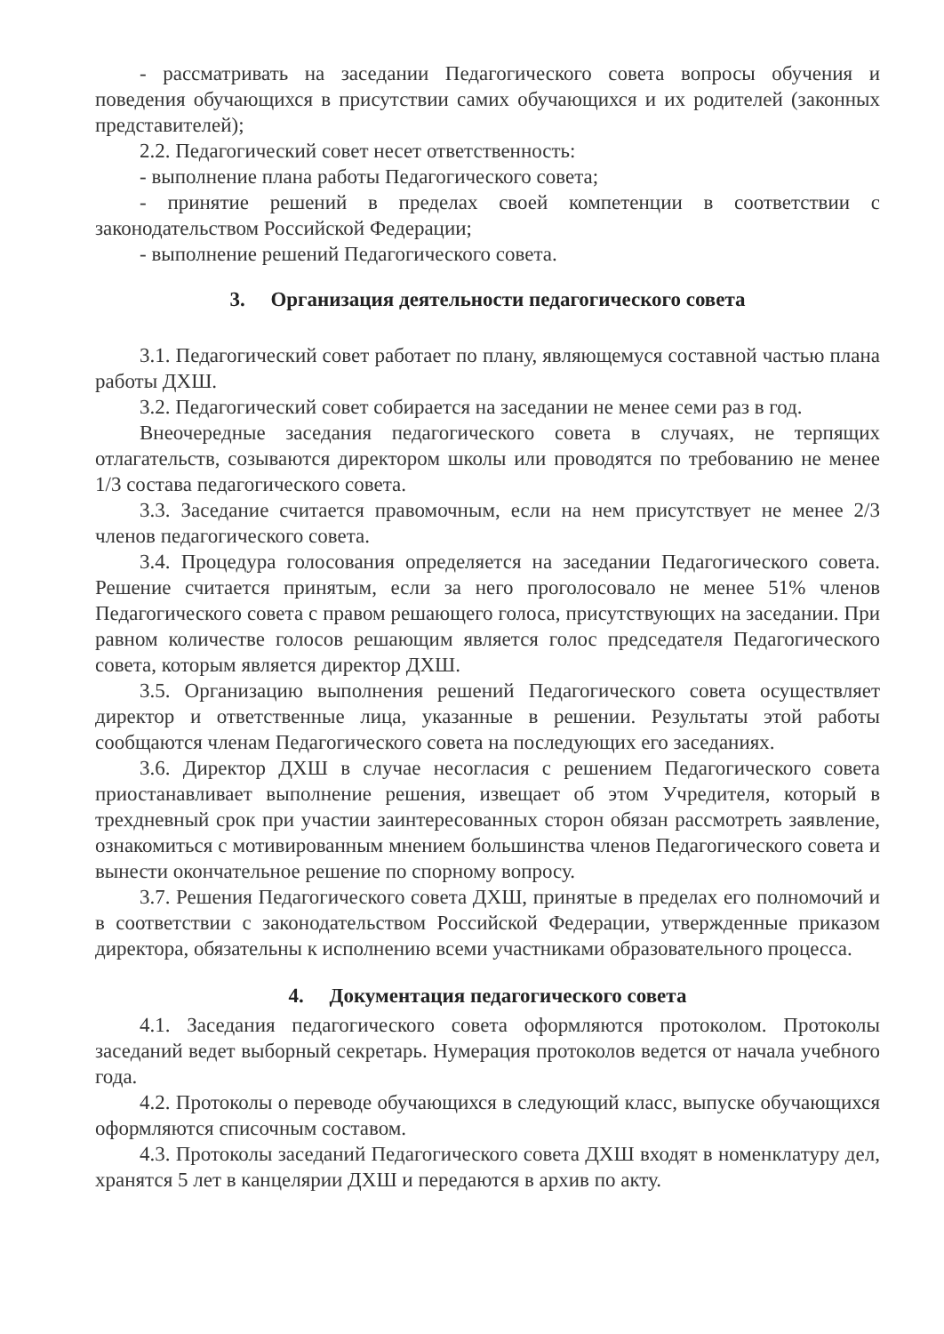- рассматривать на заседании Педагогического совета вопросы обучения и поведения обучающихся в присутствии самих обучающихся и их родителей (законных представителей);
2.2. Педагогический совет несет ответственность:
- выполнение плана работы Педагогического совета;
- принятие решений в пределах своей компетенции в соответствии с законодательством Российской Федерации;
- выполнение решений Педагогического совета.
3. Организация деятельности педагогического совета
3.1. Педагогический совет работает по плану, являющемуся составной частью плана работы ДХШ.
3.2. Педагогический совет собирается на заседании не менее семи раз в год.
Внеочередные заседания педагогического совета в случаях, не терпящих отлагательств, созываются директором школы или проводятся по требованию не менее 1/3 состава педагогического совета.
3.3. Заседание считается правомочным, если на нем присутствует не менее 2/3 членов педагогического совета.
3.4. Процедура голосования определяется на заседании Педагогического совета. Решение считается принятым, если за него проголосовало не менее 51% членов Педагогического совета с правом решающего голоса, присутствующих на заседании. При равном количестве голосов решающим является голос председателя Педагогического совета, которым является директор ДХШ.
3.5. Организацию выполнения решений Педагогического совета осуществляет директор и ответственные лица, указанные в решении. Результаты этой работы сообщаются членам Педагогического совета на последующих его заседаниях.
3.6. Директор ДХШ в случае несогласия с решением Педагогического совета приостанавливает выполнение решения, извещает об этом Учредителя, который в трехдневный срок при участии заинтересованных сторон обязан рассмотреть заявление, ознакомиться с мотивированным мнением большинства членов Педагогического совета и вынести окончательное решение по спорному вопросу.
3.7. Решения Педагогического совета ДХШ, принятые в пределах его полномочий и в соответствии с законодательством Российской Федерации, утвержденные приказом директора, обязательны к исполнению всеми участниками образовательного процесса.
4. Документация педагогического совета
4.1. Заседания педагогического совета оформляются протоколом. Протоколы заседаний ведет выборный секретарь. Нумерация протоколов ведется от начала учебного года.
4.2. Протоколы о переводе обучающихся в следующий класс, выпуске обучающихся оформляются списочным составом.
4.3. Протоколы заседаний Педагогического совета ДХШ входят в номенклатуру дел, хранятся 5 лет в канцелярии ДХШ и передаются в архив по акту.